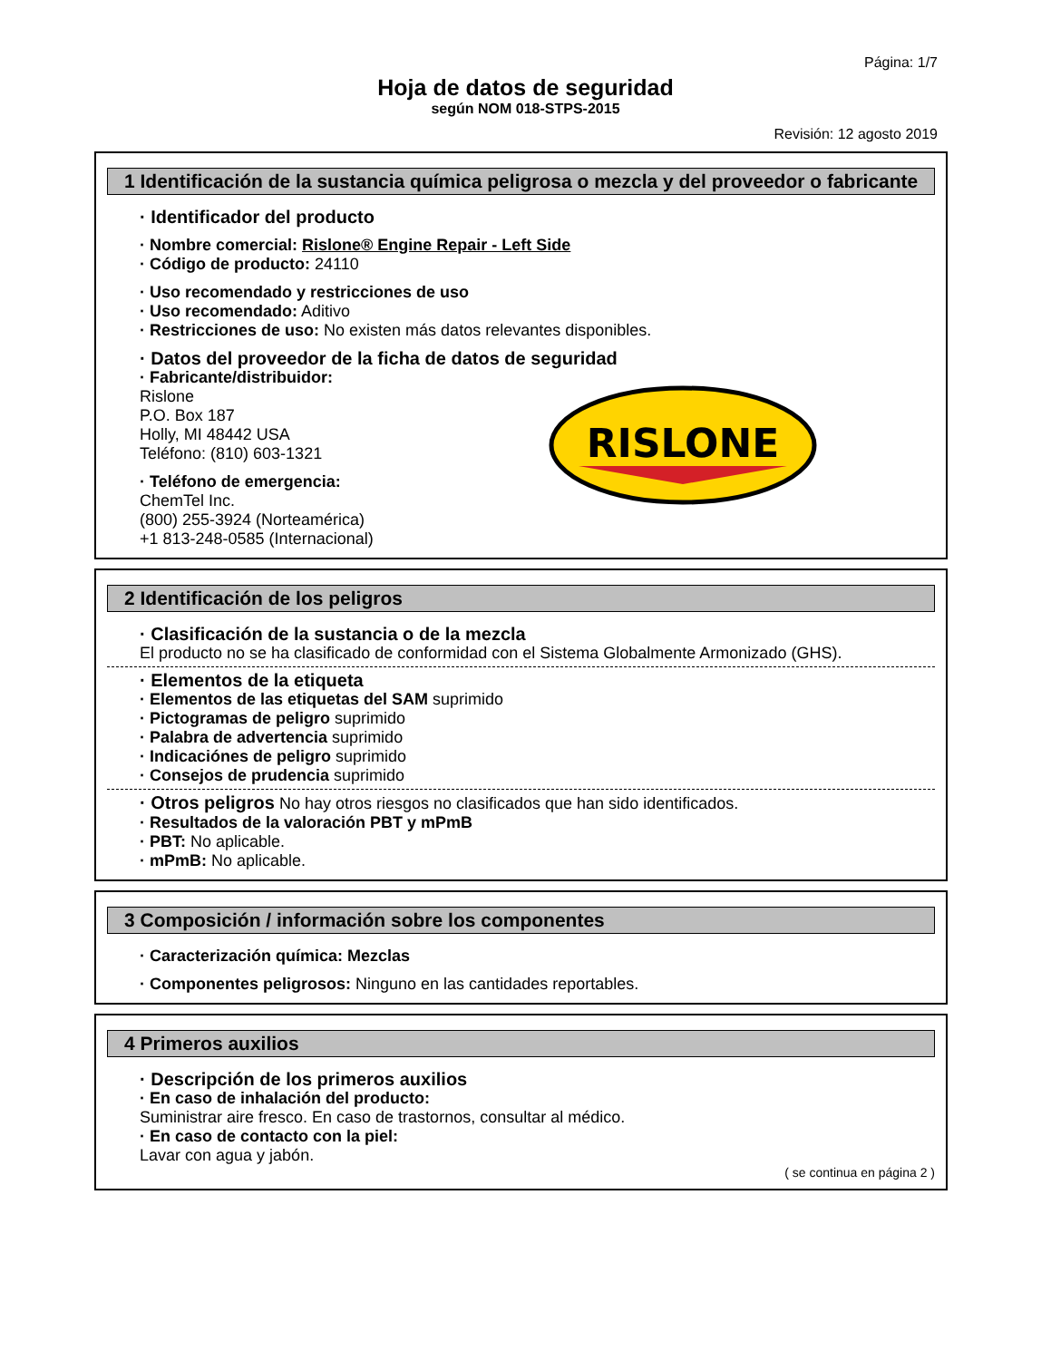Página: 1/7
Hoja de datos de seguridad
según NOM 018-STPS-2015
Revisión: 12 agosto 2019
1 Identificación de la sustancia química peligrosa o mezcla y del proveedor o fabricante
RISLONE
· Identificador del producto
· Nombre comercial: Rislone® Engine Repair - Left Side
· Código de producto: 24110
· Uso recomendado y restricciones de uso
· Uso recomendado: Aditivo
· Restricciones de uso: No existen más datos relevantes disponibles.
· Datos del proveedor de la ficha de datos de seguridad
· Fabricante/distribuidor:
Rislone
P.O. Box 187
Holly, MI 48442 USA
Teléfono: (810) 603-1321
· Teléfono de emergencia:
ChemTel Inc.
(800) 255-3924 (Norteamérica)
+1 813-248-0585 (Internacional)
2 Identificación de los peligros
· Clasificación de la sustancia o de la mezcla
El producto no se ha clasificado de conformidad con el Sistema Globalmente Armonizado (GHS).
· Elementos de la etiqueta
· Elementos de las etiquetas del SAM suprimido
· Pictogramas de peligro suprimido
· Palabra de advertencia suprimido
· Indicaciónes de peligro suprimido
· Consejos de prudencia suprimido
· Otros peligros No hay otros riesgos no clasificados que han sido identificados.
· Resultados de la valoración PBT y mPmB
· PBT: No aplicable.
· mPmB: No aplicable.
3 Composición / información sobre los componentes
· Caracterización química: Mezclas
· Componentes peligrosos: Ninguno en las cantidades reportables.
4 Primeros auxilios
· Descripción de los primeros auxilios
· En caso de inhalación del producto:
Suministrar aire fresco. En caso de trastornos, consultar al médico.
· En caso de contacto con la piel:
Lavar con agua y jabón.
( se continua en página 2 )